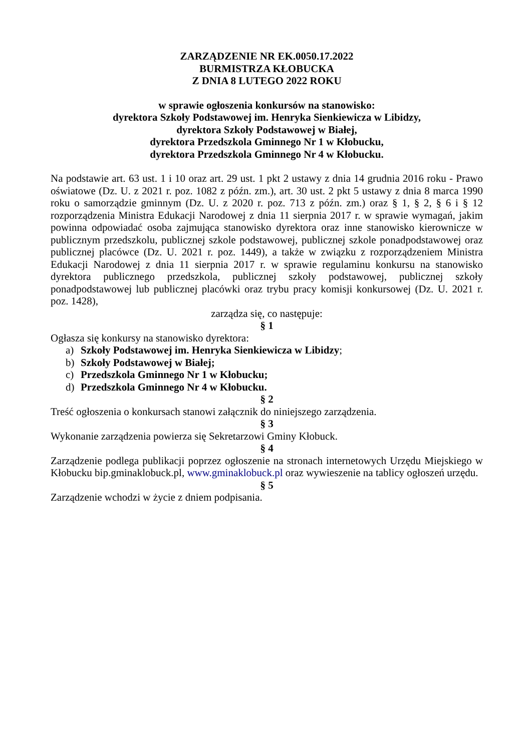ZARZĄDZENIE NR EK.0050.17.2022
BURMISTRZA KŁOBUCKA
Z DNIA 8 LUTEGO 2022 ROKU
w sprawie ogłoszenia konkursów na stanowisko:
dyrektora Szkoły Podstawowej im. Henryka Sienkiewicza w Libidzy,
dyrektora Szkoły Podstawowej w Białej,
dyrektora Przedszkola Gminnego Nr 1 w Kłobucku,
dyrektora Przedszkola Gminnego Nr 4 w Kłobucku.
Na podstawie art. 63 ust. 1 i 10 oraz art. 29 ust. 1 pkt 2 ustawy z dnia 14 grudnia 2016 roku - Prawo oświatowe (Dz. U. z 2021 r. poz. 1082 z późn. zm.), art. 30 ust. 2 pkt 5 ustawy z dnia 8 marca 1990 roku o samorządzie gminnym (Dz. U. z 2020 r. poz. 713 z późn. zm.) oraz § 1, § 2, § 6 i § 12 rozporządzenia Ministra Edukacji Narodowej z dnia 11 sierpnia 2017 r. w sprawie wymagań, jakim powinna odpowiadać osoba zajmująca stanowisko dyrektora oraz inne stanowisko kierownicze w publicznym przedszkolu, publicznej szkole podstawowej, publicznej szkole ponadpodstawowej oraz publicznej placówce (Dz. U. 2021 r. poz. 1449), a także w związku z rozporządzeniem Ministra Edukacji Narodowej z dnia 11 sierpnia 2017 r. w sprawie regulaminu konkursu na stanowisko dyrektora publicznego przedszkola, publicznej szkoły podstawowej, publicznej szkoły ponadpodstawowej lub publicznej placówki oraz trybu pracy komisji konkursowej (Dz. U. 2021 r. poz. 1428),
zarządza się, co następuje:
§ 1
Ogłasza się konkursy na stanowisko dyrektora:
a) Szkoły Podstawowej im. Henryka Sienkiewicza w Libidzy;
b) Szkoły Podstawowej w Białej;
c) Przedszkola Gminnego Nr 1 w Kłobucku;
d) Przedszkola Gminnego Nr 4 w Kłobucku.
§ 2
Treść ogłoszenia o konkursach stanowi załącznik do niniejszego zarządzenia.
§ 3
Wykonanie zarządzenia powierza się Sekretarzowi Gminy Kłobuck.
§ 4
Zarządzenie podlega publikacji poprzez ogłoszenie na stronach internetowych Urzędu Miejskiego w Kłobucku bip.gminaklobuck.pl, www.gminaklobuck.pl oraz wywieszenie na tablicy ogłoszeń urzędu.
§ 5
Zarządzenie wchodzi w życie z dniem podpisania.